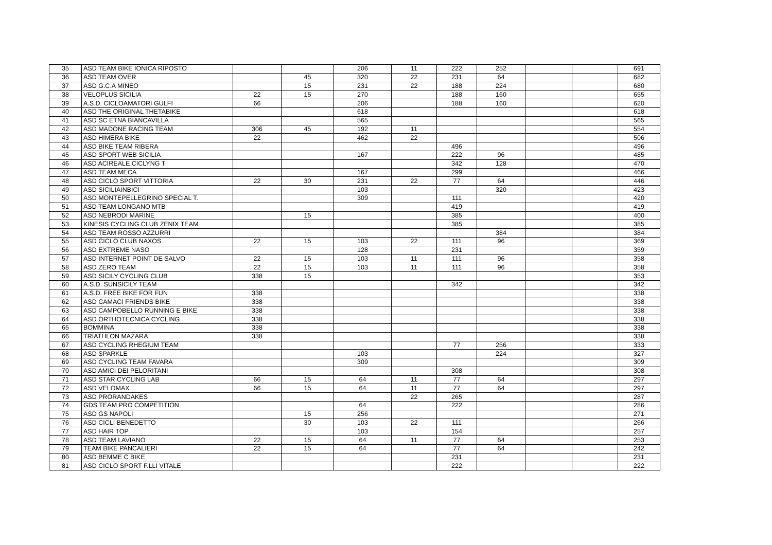| 35 | ASD TEAM BIKE IONICA RIPOSTO | | | 206 | 11 | 222 | 252 | | | 691 |
| 36 | ASD TEAM OVER | | 45 | 320 | 22 | 231 | 64 | | | 682 |
| 37 | ASD G.C.A MINEO | | 15 | 231 | 22 | 188 | 224 | | | 680 |
| 38 | VELOPLUS SICILIA | 22 | 15 | 270 | | 188 | 160 | | | 655 |
| 39 | A.S.D. CICLOAMATORI GULFI | 66 | | 206 | | 188 | 160 | | | 620 |
| 40 | ASD THE ORIGINAL THETABIKE | | | 618 | | | | | | 618 |
| 41 | ASD SC ETNA BIANCAVILLA | | | 565 | | | | | | 565 |
| 42 | ASD MADONE RACING TEAM | 306 | 45 | 192 | 11 | | | | | 554 |
| 43 | ASD HIMERA BIKE | 22 | | 462 | 22 | | | | | 506 |
| 44 | ASD BIKE TEAM RIBERA | | | | | 496 | | | | 496 |
| 45 | ASD SPORT WEB SICILIA | | | 167 | | 222 | 96 | | | 485 |
| 46 | ASD ACIREALE CICLYNG T | | | | | 342 | 128 | | | 470 |
| 47 | ASD TEAM MECA | | | 167 | | 299 | | | | 466 |
| 48 | ASD CICLO SPORT VITTORIA | 22 | 30 | 231 | 22 | 77 | 64 | | | 446 |
| 49 | ASD SICILIAINBICI | | | 103 | | | 320 | | | 423 |
| 50 | ASD MONTEPELLEGRINO SPECIAL T. | | | 309 | | 111 | | | | 420 |
| 51 | ASD TEAM LONGANO MTB | | | | | 419 | | | | 419 |
| 52 | ASD NEBRODI MARINE | | 15 | | | 385 | | | | 400 |
| 53 | KINESIS CYCLING CLUB ZENIX TEAM | | | | | 385 | | | | 385 |
| 54 | ASD TEAM ROSSO AZZURRI | | | | | | 384 | | | 384 |
| 55 | ASD CICLO CLUB NAXOS | 22 | 15 | 103 | 22 | 111 | 96 | | | 369 |
| 56 | ASD EXTREME NASO | | | 128 | | 231 | | | | 359 |
| 57 | ASD INTERNET POINT DE SALVO | 22 | 15 | 103 | 11 | 111 | 96 | | | 358 |
| 58 | ASD ZERO TEAM | 22 | 15 | 103 | 11 | 111 | 96 | | | 358 |
| 59 | ASD SICILY CYCLING CLUB | 338 | 15 | | | | | | | 353 |
| 60 | A.S.D. SUNSICILY TEAM | | | | | 342 | | | | 342 |
| 61 | A.S.D. FREE BIKE FOR FUN | 338 | | | | | | | | 338 |
| 62 | ASD CAMACI FRIENDS BIKE | 338 | | | | | | | | 338 |
| 63 | ASD CAMPOBELLO RUNNING E BIKE | 338 | | | | | | | | 338 |
| 64 | ASD ORTHOTECNICA CYCLING | 338 | | | | | | | | 338 |
| 65 | BOMMINA | 338 | | | | | | | | 338 |
| 66 | TRIATHLON MAZARA | 338 | | | | | | | | 338 |
| 67 | ASD CYCLING RHEGIUM TEAM | | | | | 77 | 256 | | | 333 |
| 68 | ASD SPARKLE | | | 103 | | | 224 | | | 327 |
| 69 | ASD CYCLING TEAM FAVARA | | | 309 | | | | | | 309 |
| 70 | ASD AMICI DEI PELORITANI | | | | | 308 | | | | 308 |
| 71 | ASD STAR CYCLING LAB | 66 | 15 | 64 | 11 | 77 | 64 | | | 297 |
| 72 | ASD VELOMAX | 66 | 15 | 64 | 11 | 77 | 64 | | | 297 |
| 73 | ASD PRORANDAKES | | | | 22 | 265 | | | | 287 |
| 74 | GDS TEAM PRO COMPETITION | | | 64 | | 222 | | | | 286 |
| 75 | ASD GS NAPOLI | | 15 | 256 | | | | | | 271 |
| 76 | ASD CICLI BENEDETTO | | 30 | 103 | 22 | 111 | | | | 266 |
| 77 | ASD HAIR TOP | | | 103 | | 154 | | | | 257 |
| 78 | ASD TEAM LAVIANO | 22 | 15 | 64 | 11 | 77 | 64 | | | 253 |
| 79 | TEAM BIKE PANCALIERI | 22 | 15 | 64 | | 77 | 64 | | | 242 |
| 80 | ASD BEMME C BIKE | | | | | 231 | | | | 231 |
| 81 | ASD CICLO SPORT F.LLI VITALE | | | | | 222 | | | | 222 |